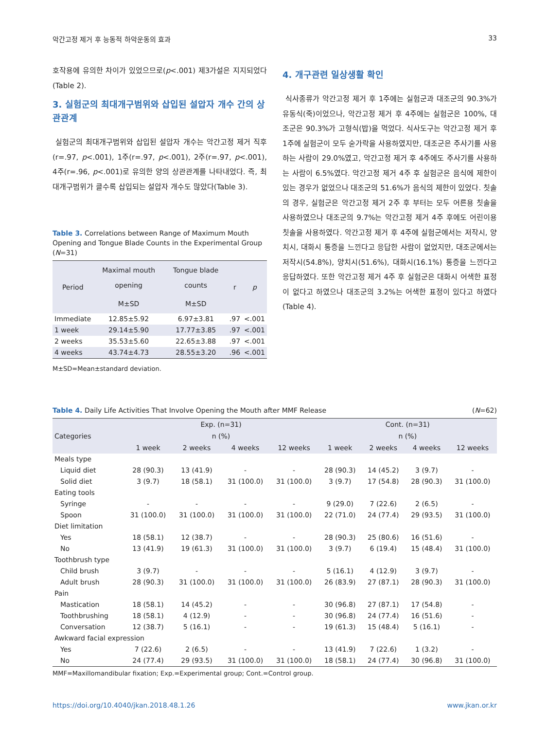악간고정 제거 후 능동적 하악운동의 효과 33
호작용에 유의한 차이가 있었으므로(p<.001) 제3가설은 지지되었다(Table 2).
3. 실험군의 최대개구범위와 삽입된 설압자 개수 간의 상관관계
실험군의 최대개구범위와 삽입된 설압자 개수는 악간고정 제거 직후(r=.97, p<.001), 1주(r=.97, p<.001), 2주(r=.97, p<.001), 4주(r=.96, p<.001)로 유의한 양의 상관관계를 나타내었다. 즉, 최대개구범위가 클수록 삽입되는 설압자 개수도 많았다(Table 3).
Table 3. Correlations between Range of Maximum Mouth Opening and Tongue Blade Counts in the Experimental Group (N=31)
| Period | Maximal mouth opening | Tongue blade counts | r | p |
| --- | --- | --- | --- | --- |
| | M±SD | M±SD | | |
| Immediate | 12.85±5.92 | 6.97±3.81 | .97 | <.001 |
| 1 week | 29.14±5.90 | 17.77±3.85 | .97 | <.001 |
| 2 weeks | 35.53±5.60 | 22.65±3.88 | .97 | <.001 |
| 4 weeks | 43.74±4.73 | 28.55±3.20 | .96 | <.001 |
M±SD=Mean±standard deviation.
4. 개구관련 일상생활 확인
식사종류가 악간고정 제거 후 1주에는 실험군과 대조군의 90.3%가 유동식(죽)이었으나, 악간고정 제거 후 4주에는 실험군은 100%, 대조군은 90.3%가 고형식(밥)을 먹었다. 식사도구는 악간고정 제거 후 1주에 실험군이 모두 숟가락을 사용하였지만, 대조군은 주사기를 사용하는 사람이 29.0%였고, 악간고정 제거 후 4주에도 주사기를 사용하는 사람이 6.5%였다. 악간고정 제거 4주 후 실험군은 음식에 제한이 있는 경우가 없었으나 대조군의 51.6%가 음식의 제한이 있었다. 칫솔의 경우, 실험군은 악간고정 제거 2주 후 부터는 모두 어른용 칫솔을 사용하였으나 대조군의 9.7%는 악간고정 제거 4주 후에도 어린이용 칫솔을 사용하였다. 악간고정 제거 후 4주에 실험군에서는 저작시, 양치시, 대화시 통증을 느낀다고 응답한 사람이 없었지만, 대조군에서는 저작시(54.8%), 양치시(51.6%), 대화시(16.1%) 통증을 느낀다고 응답하였다. 또한 악간고정 제거 4주 후 실험군은 대화시 어색한 표정이 없다고 하였으나 대조군의 3.2%는 어색한 표정이 있다고 하였다(Table 4).
Table 4. Daily Life Activities That Involve Opening the Mouth after MMF Release (N=62)
| Categories | Exp. (n=31) | | | | Cont. (n=31) | | | |
| --- | --- | --- | --- | --- | --- | --- | --- | --- |
| | n (%) | | | | n (%) | | | |
| | 1 week | 2 weeks | 4 weeks | 12 weeks | 1 week | 2 weeks | 4 weeks | 12 weeks |
| Meals type | | | | | | | | |
| Liquid diet | 28 (90.3) | 13 (41.9) | - | - | 28 (90.3) | 14 (45.2) | 3 (9.7) | - |
| Solid diet | 3 (9.7) | 18 (58.1) | 31 (100.0) | 31 (100.0) | 3 (9.7) | 17 (54.8) | 28 (90.3) | 31 (100.0) |
| Eating tools | | | | | | | | |
| Syringe | - | - | - | - | 9 (29.0) | 7 (22.6) | 2 (6.5) | - |
| Spoon | 31 (100.0) | 31 (100.0) | 31 (100.0) | 31 (100.0) | 22 (71.0) | 24 (77.4) | 29 (93.5) | 31 (100.0) |
| Diet limitation | | | | | | | | |
| Yes | 18 (58.1) | 12 (38.7) | - | - | 28 (90.3) | 25 (80.6) | 16 (51.6) | - |
| No | 13 (41.9) | 19 (61.3) | 31 (100.0) | 31 (100.0) | 3 (9.7) | 6 (19.4) | 15 (48.4) | 31 (100.0) |
| Toothbrush type | | | | | | | | |
| Child brush | 3 (9.7) | - | - | - | 5 (16.1) | 4 (12.9) | 3 (9.7) | - |
| Adult brush | 28 (90.3) | 31 (100.0) | 31 (100.0) | 31 (100.0) | 26 (83.9) | 27 (87.1) | 28 (90.3) | 31 (100.0) |
| Pain | | | | | | | | |
| Mastication | 18 (58.1) | 14 (45.2) | - | - | 30 (96.8) | 27 (87.1) | 17 (54.8) | - |
| Toothbrushing | 18 (58.1) | 4 (12.9) | - | - | 30 (96.8) | 24 (77.4) | 16 (51.6) | - |
| Conversation | 12 (38.7) | 5 (16.1) | - | - | 19 (61.3) | 15 (48.4) | 5 (16.1) | - |
| Awkward facial expression | | | | | | | | |
| Yes | 7 (22.6) | 2 (6.5) | - | - | 13 (41.9) | 7 (22.6) | 1 (3.2) | - |
| No | 24 (77.4) | 29 (93.5) | 31 (100.0) | 31 (100.0) | 18 (58.1) | 24 (77.4) | 30 (96.8) | 31 (100.0) |
MMF=Maxillomandibular fixation; Exp.=Experimental group; Cont.=Control group.
https://doi.org/10.4040/jkan.2018.48.1.26 www.jkan.or.kr